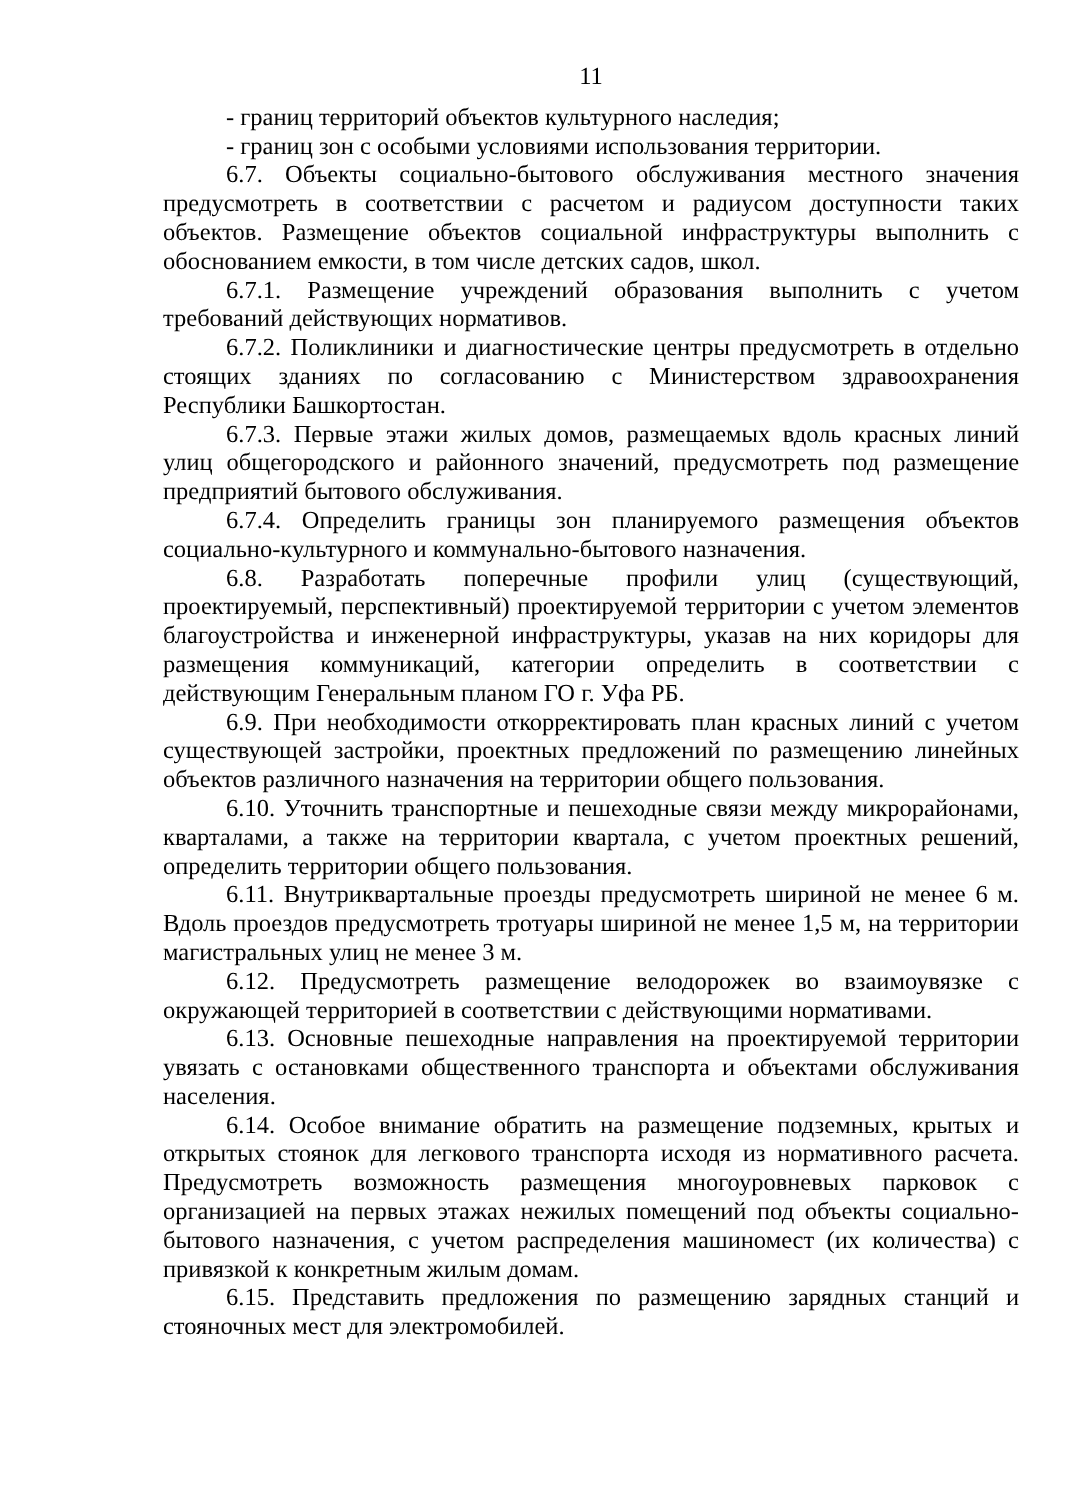11
- границ территорий объектов культурного наследия;
- границ зон с особыми условиями использования территории.
6.7. Объекты социально-бытового обслуживания местного значения предусмотреть в соответствии с расчетом и радиусом доступности таких объектов. Размещение объектов социальной инфраструктуры выполнить с обоснованием емкости, в том числе детских садов, школ.
6.7.1. Размещение учреждений образования выполнить с учетом требований действующих нормативов.
6.7.2. Поликлиники и диагностические центры предусмотреть в отдельно стоящих зданиях по согласованию с Министерством здравоохранения Республики Башкортостан.
6.7.3. Первые этажи жилых домов, размещаемых вдоль красных линий улиц общегородского и районного значений, предусмотреть под размещение предприятий бытового обслуживания.
6.7.4. Определить границы зон планируемого размещения объектов социально-культурного и коммунально-бытового назначения.
6.8. Разработать поперечные профили улиц (существующий, проектируемый, перспективный) проектируемой территории с учетом элементов благоустройства и инженерной инфраструктуры, указав на них коридоры для размещения коммуникаций, категории определить в соответствии с действующим Генеральным планом ГО г. Уфа РБ.
6.9. При необходимости откорректировать план красных линий с учетом существующей застройки, проектных предложений по размещению линейных объектов различного назначения на территории общего пользования.
6.10. Уточнить транспортные и пешеходные связи между микрорайонами, кварталами, а также на территории квартала, с учетом проектных решений, определить территории общего пользования.
6.11. Внутриквартальные проезды предусмотреть шириной не менее 6 м. Вдоль проездов предусмотреть тротуары шириной не менее 1,5 м, на территории магистральных улиц не менее 3 м.
6.12. Предусмотреть размещение велодорожек во взаимоувязке с окружающей территорией в соответствии с действующими нормативами.
6.13. Основные пешеходные направления на проектируемой территории увязать с остановками общественного транспорта и объектами обслуживания населения.
6.14. Особое внимание обратить на размещение подземных, крытых и открытых стоянок для легкового транспорта исходя из нормативного расчета. Предусмотреть возможность размещения многоуровневых парковок с организацией на первых этажах нежилых помещений под объекты социально-бытового назначения, с учетом распределения машиномест (их количества) с привязкой к конкретным жилым домам.
6.15. Представить предложения по размещению зарядных станций и стояночных мест для электромобилей.